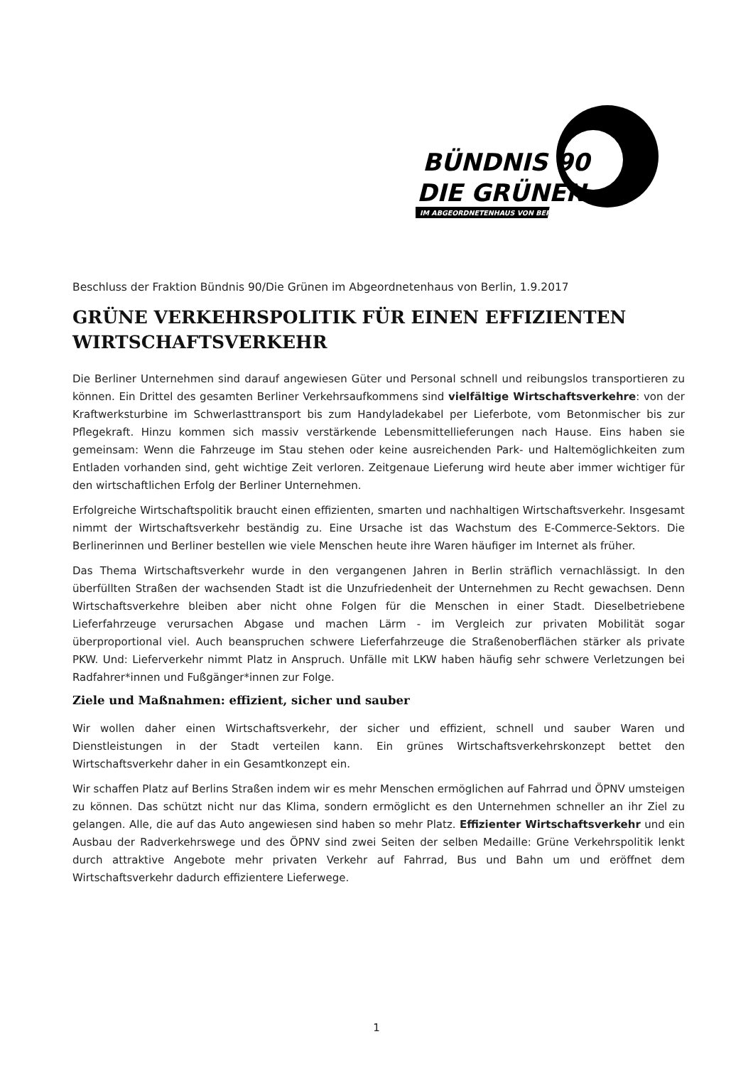BÜNDNIS 90
DIE GRÜNEN
IM ABGEORDNETENHAUS VON BERLIN
Beschluss der Fraktion Bündnis 90/Die Grünen im Abgeordnetenhaus von Berlin, 1.9.2017
GRÜNE VERKEHRSPOLITIK FÜR EINEN EFFIZIENTEN WIRTSCHAFTSVERKEHR
Die Berliner Unternehmen sind darauf angewiesen Güter und Personal schnell und reibungslos transportieren zu können. Ein Drittel des gesamten Berliner Verkehrsaufkommens sind vielfältige Wirtschaftsverkehre: von der Kraftwerksturbine im Schwerlasttransport bis zum Handyladekabel per Lieferbote, vom Betonmischer bis zur Pflegekraft. Hinzu kommen sich massiv verstärkende Lebensmittellieferungen nach Hause. Eins haben sie gemeinsam: Wenn die Fahrzeuge im Stau stehen oder keine ausreichenden Park- und Haltemöglichkeiten zum Entladen vorhanden sind, geht wichtige Zeit verloren. Zeitgenaue Lieferung wird heute aber immer wichtiger für den wirtschaftlichen Erfolg der Berliner Unternehmen.
Erfolgreiche Wirtschaftspolitik braucht einen effizienten, smarten und nachhaltigen Wirtschaftsverkehr. Insgesamt nimmt der Wirtschaftsverkehr beständig zu. Eine Ursache ist das Wachstum des E-Commerce-Sektors. Die Berlinerinnen und Berliner bestellen wie viele Menschen heute ihre Waren häufiger im Internet als früher.
Das Thema Wirtschaftsverkehr wurde in den vergangenen Jahren in Berlin sträflich vernachlässigt. In den überfüllten Straßen der wachsenden Stadt ist die Unzufriedenheit der Unternehmen zu Recht gewachsen. Denn Wirtschaftsverkehre bleiben aber nicht ohne Folgen für die Menschen in einer Stadt. Dieselbetriebene Lieferfahrzeuge verursachen Abgase und machen Lärm - im Vergleich zur privaten Mobilität sogar überproportional viel. Auch beanspruchen schwere Lieferfahrzeuge die Straßenoberflächen stärker als private PKW. Und: Lieferverkehr nimmt Platz in Anspruch. Unfälle mit LKW haben häufig sehr schwere Verletzungen bei Radfahrer*innen und Fußgänger*innen zur Folge.
Ziele und Maßnahmen: effizient, sicher und sauber
Wir wollen daher einen Wirtschaftsverkehr, der sicher und effizient, schnell und sauber Waren und Dienstleistungen in der Stadt verteilen kann. Ein grünes Wirtschaftsverkehrskonzept bettet den Wirtschaftsverkehr daher in ein Gesamtkonzept ein.
Wir schaffen Platz auf Berlins Straßen indem wir es mehr Menschen ermöglichen auf Fahrrad und ÖPNV umsteigen zu können. Das schützt nicht nur das Klima, sondern ermöglicht es den Unternehmen schneller an ihr Ziel zu gelangen. Alle, die auf das Auto angewiesen sind haben so mehr Platz. Effizienter Wirtschaftsverkehr und ein Ausbau der Radverkehrswege und des ÖPNV sind zwei Seiten der selben Medaille: Grüne Verkehrspolitik lenkt durch attraktive Angebote mehr privaten Verkehr auf Fahrrad, Bus und Bahn um und eröffnet dem Wirtschaftsverkehr dadurch effizientere Lieferwege.
1